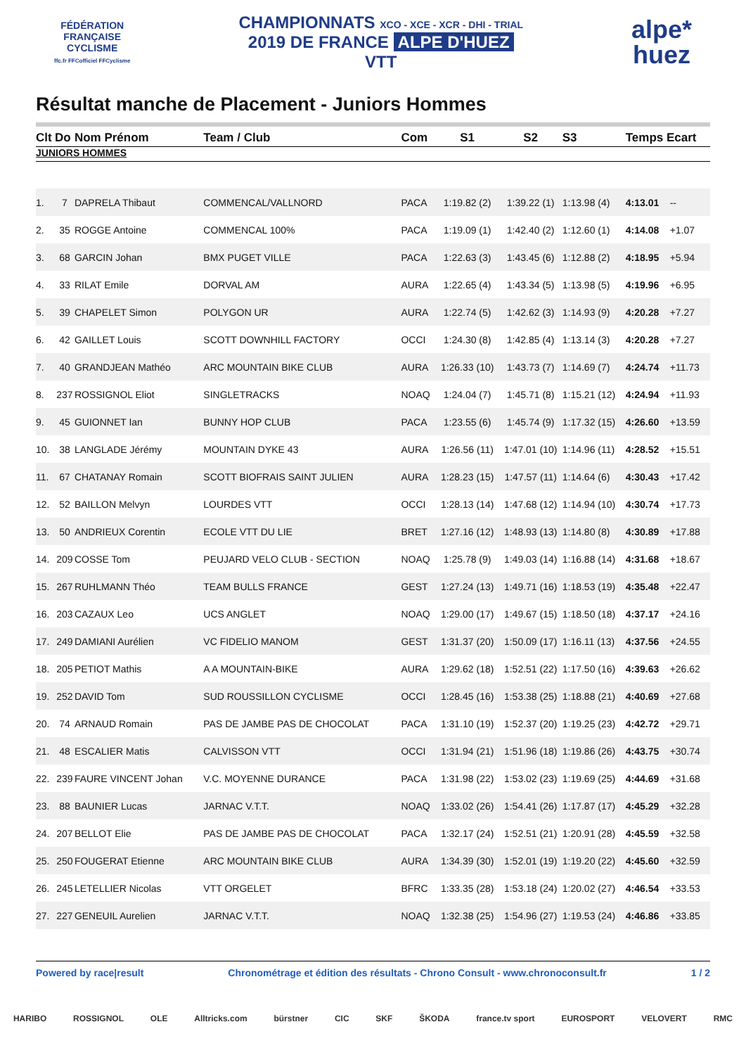FÉDÉRATION
FRANÇAISE
CYCLISME
ffc.fr FFCofficiel FFCyclisme
CHAMPIONNATS XCO - XCE - XCR - DHI - TRIAL
2019 DE FRANCE ALPE D'HUEZ
VTT
alpe*
huez
Résultat manche de Placement - Juniors Hommes
| Clt | Do | Nom Prénom | Team / Club | Com | S1 | S2 | S3 | Temps Ecart | |
| --- | --- | --- | --- | --- | --- | --- | --- | --- | --- |
| JUNIORS HOMMES | | | | | | | | | |
| 1. | 7 | DAPRELA Thibaut | COMMENCAL/VALLNORD | PACA | 1:19.82 (2) | 1:39.22 (1) | 1:13.98 (4) | 4:13.01 | -- |
| 2. | 35 | ROGGE Antoine | COMMENCAL 100% | PACA | 1:19.09 (1) | 1:42.40 (2) | 1:12.60 (1) | 4:14.08 | +1.07 |
| 3. | 68 | GARCIN Johan | BMX PUGET VILLE | PACA | 1:22.63 (3) | 1:43.45 (6) | 1:12.88 (2) | 4:18.95 | +5.94 |
| 4. | 33 | RILAT Emile | DORVAL AM | AURA | 1:22.65 (4) | 1:43.34 (5) | 1:13.98 (5) | 4:19.96 | +6.95 |
| 5. | 39 | CHAPELET Simon | POLYGON UR | AURA | 1:22.74 (5) | 1:42.62 (3) | 1:14.93 (9) | 4:20.28 | +7.27 |
| 6. | 42 | GAILLET Louis | SCOTT DOWNHILL FACTORY | OCCI | 1:24.30 (8) | 1:42.85 (4) | 1:13.14 (3) | 4:20.28 | +7.27 |
| 7. | 40 | GRANDJEAN Mathéo | ARC MOUNTAIN BIKE CLUB | AURA | 1:26.33 (10) | 1:43.73 (7) | 1:14.69 (7) | 4:24.74 | +11.73 |
| 8. | 237 | ROSSIGNOL Eliot | SINGLETRACKS | NOAQ | 1:24.04 (7) | 1:45.71 (8) | 1:15.21 (12) | 4:24.94 | +11.93 |
| 9. | 45 | GUIONNET Ian | BUNNY HOP CLUB | PACA | 1:23.55 (6) | 1:45.74 (9) | 1:17.32 (15) | 4:26.60 | +13.59 |
| 10. | 38 | LANGLADE Jérémy | MOUNTAIN DYKE 43 | AURA | 1:26.56 (11) | 1:47.01 (10) | 1:14.96 (11) | 4:28.52 | +15.51 |
| 11. | 67 | CHATANAY Romain | SCOTT BIOFRAIS SAINT JULIEN | AURA | 1:28.23 (15) | 1:47.57 (11) | 1:14.64 (6) | 4:30.43 | +17.42 |
| 12. | 52 | BAILLON Melvyn | LOURDES VTT | OCCI | 1:28.13 (14) | 1:47.68 (12) | 1:14.94 (10) | 4:30.74 | +17.73 |
| 13. | 50 | ANDRIEUX Corentin | ECOLE VTT DU LIE | BRET | 1:27.16 (12) | 1:48.93 (13) | 1:14.80 (8) | 4:30.89 | +17.88 |
| 14. | 209 | COSSE Tom | PEUJARD VELO CLUB - SECTION | NOAQ | 1:25.78 (9) | 1:49.03 (14) | 1:16.88 (14) | 4:31.68 | +18.67 |
| 15. | 267 | RUHLMANN Théo | TEAM BULLS FRANCE | GEST | 1:27.24 (13) | 1:49.71 (16) | 1:18.53 (19) | 4:35.48 | +22.47 |
| 16. | 203 | CAZAUX Leo | UCS ANGLET | NOAQ | 1:29.00 (17) | 1:49.67 (15) | 1:18.50 (18) | 4:37.17 | +24.16 |
| 17. | 249 | DAMIANI Aurélien | VC FIDELIO MANOM | GEST | 1:31.37 (20) | 1:50.09 (17) | 1:16.11 (13) | 4:37.56 | +24.55 |
| 18. | 205 | PETIOT Mathis | A A MOUNTAIN-BIKE | AURA | 1:29.62 (18) | 1:52.51 (22) | 1:17.50 (16) | 4:39.63 | +26.62 |
| 19. | 252 | DAVID Tom | SUD ROUSSILLON CYCLISME | OCCI | 1:28.45 (16) | 1:53.38 (25) | 1:18.88 (21) | 4:40.69 | +27.68 |
| 20. | 74 | ARNAUD Romain | PAS DE JAMBE PAS DE CHOCOLAT | PACA | 1:31.10 (19) | 1:52.37 (20) | 1:19.25 (23) | 4:42.72 | +29.71 |
| 21. | 48 | ESCALIER Matis | CALVISSON VTT | OCCI | 1:31.94 (21) | 1:51.96 (18) | 1:19.86 (26) | 4:43.75 | +30.74 |
| 22. | 239 | FAURE VINCENT Johan | V.C. MOYENNE DURANCE | PACA | 1:31.98 (22) | 1:53.02 (23) | 1:19.69 (25) | 4:44.69 | +31.68 |
| 23. | 88 | BAUNIER Lucas | JARNAC V.T.T. | NOAQ | 1:33.02 (26) | 1:54.41 (26) | 1:17.87 (17) | 4:45.29 | +32.28 |
| 24. | 207 | BELLOT Elie | PAS DE JAMBE PAS DE CHOCOLAT | PACA | 1:32.17 (24) | 1:52.51 (21) | 1:20.91 (28) | 4:45.59 | +32.58 |
| 25. | 250 | FOUGERAT Etienne | ARC MOUNTAIN BIKE CLUB | AURA | 1:34.39 (30) | 1:52.01 (19) | 1:19.20 (22) | 4:45.60 | +32.59 |
| 26. | 245 | LETELLIER Nicolas | VTT ORGELET | BFRC | 1:33.35 (28) | 1:53.18 (24) | 1:20.02 (27) | 4:46.54 | +33.53 |
| 27. | 227 | GENEUIL Aurelien | JARNAC V.T.T. | NOAQ | 1:32.38 (25) | 1:54.96 (27) | 1:19.53 (24) | 4:46.86 | +33.85 |
Powered by race|result Chronométrage et édition des résultats - Chrono Consult - www.chronoconsult.fr 1 / 2
HARIBO ROSSIGNOL OLE Alltricks.com bürstner CIC SKF ŠKODA france.tv sport EUROSPORT VELOVERT RMC